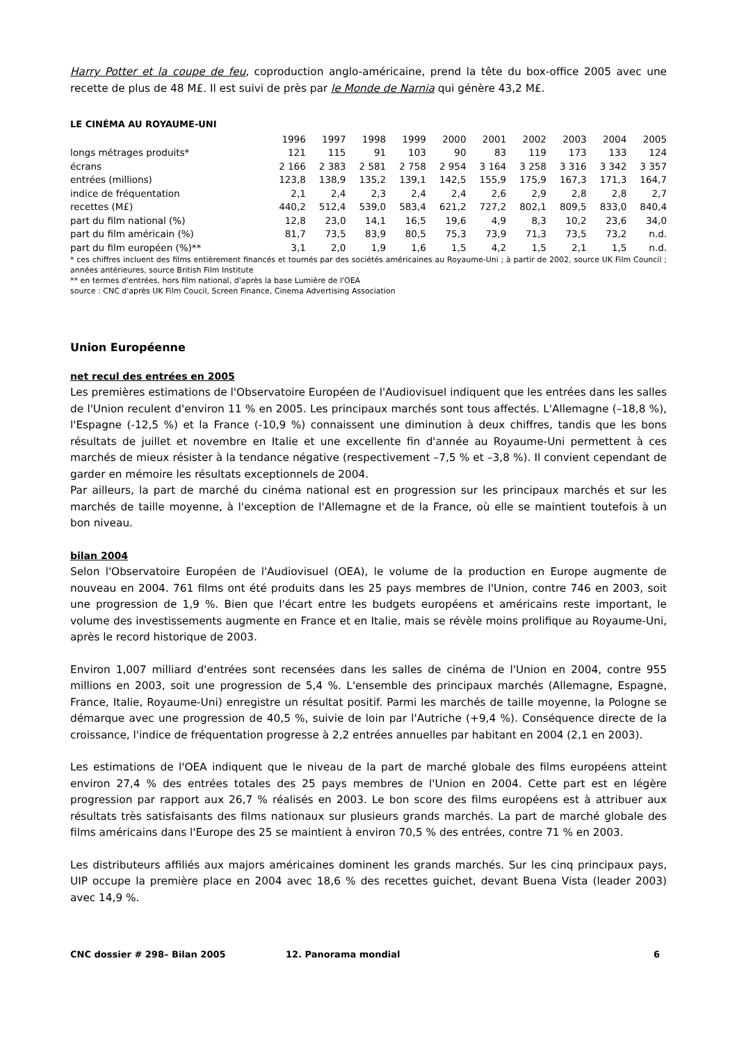Harry Potter et la coupe de feu, coproduction anglo-américaine, prend la tête du box-office 2005 avec une recette de plus de 48 M£. Il est suivi de près par le Monde de Narnia qui génère 43,2 M£.
LE CINÉMA AU ROYAUME-UNI
| | 1996 | 1997 | 1998 | 1999 | 2000 | 2001 | 2002 | 2003 | 2004 | 2005 |
| --- | --- | --- | --- | --- | --- | --- | --- | --- | --- | --- |
| longs métrages produits* | 121 | 115 | 91 | 103 | 90 | 83 | 119 | 173 | 133 | 124 |
| écrans | 2 166 | 2 383 | 2 581 | 2 758 | 2 954 | 3 164 | 3 258 | 3 316 | 3 342 | 3 357 |
| entrées (millions) | 123,8 | 138,9 | 135,2 | 139,1 | 142,5 | 155,9 | 175,9 | 167,3 | 171,3 | 164,7 |
| indice de fréquentation | 2,1 | 2,4 | 2,3 | 2,4 | 2,4 | 2,6 | 2,9 | 2,8 | 2,8 | 2,7 |
| recettes (M£) | 440,2 | 512,4 | 539,0 | 583,4 | 621,2 | 727,2 | 802,1 | 809,5 | 833,0 | 840,4 |
| part du film national (%) | 12,8 | 23,0 | 14,1 | 16,5 | 19,6 | 4,9 | 8,3 | 10,2 | 23,6 | 34,0 |
| part du film américain (%) | 81,7 | 73,5 | 83,9 | 80,5 | 75,3 | 73,9 | 71,3 | 73,5 | 73,2 | n.d. |
| part du film européen (%)** | 3,1 | 2,0 | 1,9 | 1,6 | 1,5 | 4,2 | 1,5 | 2,1 | 1,5 | n.d. |
* ces chiffres incluent des films entièrement financés et tournés par des sociétés américaines au Royaume-Uni ; à partir de 2002, source UK Film Council ; années antérieures, source British Film Institute
** en termes d'entrées, hors film national, d'après la base Lumière de l'OEA
source : CNC d'après UK Film Coucil, Screen Finance, Cinema Advertising Association
Union Européenne
net recul des entrées en 2005
Les premières estimations de l'Observatoire Européen de l'Audiovisuel indiquent que les entrées dans les salles de l'Union reculent d'environ 11 % en 2005. Les principaux marchés sont tous affectés. L'Allemagne (–18,8 %), l'Espagne (-12,5 %) et la France (-10,9 %) connaissent une diminution à deux chiffres, tandis que les bons résultats de juillet et novembre en Italie et une excellente fin d'année au Royaume-Uni permettent à ces marchés de mieux résister à la tendance négative (respectivement –7,5 % et –3,8 %). Il convient cependant de garder en mémoire les résultats exceptionnels de 2004.
Par ailleurs, la part de marché du cinéma national est en progression sur les principaux marchés et sur les marchés de taille moyenne, à l'exception de l'Allemagne et de la France, où elle se maintient toutefois à un bon niveau.
bilan 2004
Selon l'Observatoire Européen de l'Audiovisuel (OEA), le volume de la production en Europe augmente de nouveau en 2004. 761 films ont été produits dans les 25 pays membres de l'Union, contre 746 en 2003, soit une progression de 1,9 %. Bien que l'écart entre les budgets européens et américains reste important, le volume des investissements augmente en France et en Italie, mais se révèle moins prolifique au Royaume-Uni, après le record historique de 2003.
Environ 1,007 milliard d'entrées sont recensées dans les salles de cinéma de l'Union en 2004, contre 955 millions en 2003, soit une progression de 5,4 %. L'ensemble des principaux marchés (Allemagne, Espagne, France, Italie, Royaume-Uni) enregistre un résultat positif. Parmi les marchés de taille moyenne, la Pologne se démarque avec une progression de 40,5 %, suivie de loin par l'Autriche (+9,4 %). Conséquence directe de la croissance, l'indice de fréquentation progresse à 2,2 entrées annuelles par habitant en 2004 (2,1 en 2003).
Les estimations de l'OEA indiquent que le niveau de la part de marché globale des films européens atteint environ 27,4 % des entrées totales des 25 pays membres de l'Union en 2004. Cette part est en légère progression par rapport aux 26,7 % réalisés en 2003. Le bon score des films européens est à attribuer aux résultats très satisfaisants des films nationaux sur plusieurs grands marchés. La part de marché globale des films américains dans l'Europe des 25 se maintient à environ 70,5 % des entrées, contre 71 % en 2003.
Les distributeurs affiliés aux majors américaines dominent les grands marchés. Sur les cinq principaux pays, UIP occupe la première place en 2004 avec 18,6 % des recettes guichet, devant Buena Vista (leader 2003) avec 14,9 %.
CNC dossier # 298– Bilan 2005 12. Panorama mondial 6